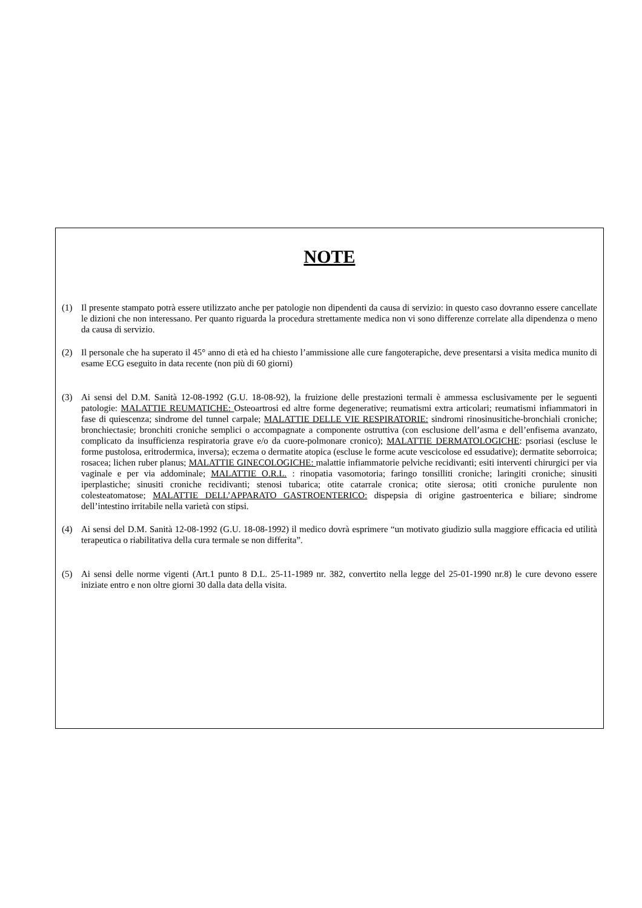NOTE
(1) Il presente stampato potrà essere utilizzato anche per patologie non dipendenti da causa di servizio: in questo caso dovranno essere cancellate le dizioni che non interessano. Per quanto riguarda la procedura strettamente medica non vi sono differenze correlate alla dipendenza o meno da causa di servizio.
(2) Il personale che ha superato il 45° anno di età ed ha chiesto l’ammissione alle cure fangoterapiche, deve presentarsi a visita medica munito di esame ECG eseguito in data recente (non più di 60 giorni)
(3) Ai sensi del D.M. Sanità 12-08-1992 (G.U. 18-08-92), la fruizione delle prestazioni termali è ammessa esclusivamente per le seguenti patologie: MALATTIE REUMATICHE: Osteoartrosi ed altre forme degenerative; reumatismi extra articolari; reumatismi infiammatori in fase di quiescenza; sindrome del tunnel carpale; MALATTIE DELLE VIE RESPIRATORIE: sindromi rinosinusitiche-bronchiali croniche; bronchiectasie; bronchiti croniche semplici o accompagnate a componente ostruttiva (con esclusione dell’asma e dell’enfisema avanzato, complicato da insufficienza respiratoria grave e/o da cuore-polmonare cronico); MALATTIE DERMATOLOGICHE: psoriasi (escluse le forme pustolosa, eritrodermica, inversa); eczema o dermatite atopica (escluse le forme acute vescicolose ed essudative); dermatite seborroica; rosacea; lichen ruber planus; MALATTIE GINECOLOGICHE: malattie infiammatorie pelviche recidivanti; esiti interventi chirurgici per via vaginale e per via addominale; MALATTIE O.R.L. : rinopatia vasomotoria; faringo tonsilliti croniche; laringiti croniche; sinusiti iperplastiche; sinusiti croniche recidivanti; stenosi tubarica; otite catarrale cronica; otite sierosa; otiti croniche purulente non colesteatomatose; MALATTIE DELL’APPARATO GASTROENTERICO: dispepsia di origine gastroenterica e biliare; sindrome dell’intestino irritabile nella varietà con stipsi.
(4) Ai sensi del D.M. Sanità 12-08-1992 (G.U. 18-08-1992) il medico dovrà esprimere “un motivato giudizio sulla maggiore efficacia ed utilità terapeutica o riabilitativa della cura termale se non differita”.
(5) Ai sensi delle norme vigenti (Art.1 punto 8 D.L. 25-11-1989 nr. 382, convertito nella legge del 25-01-1990 nr.8) le cure devono essere iniziate entro e non oltre giorni 30 dalla data della visita.